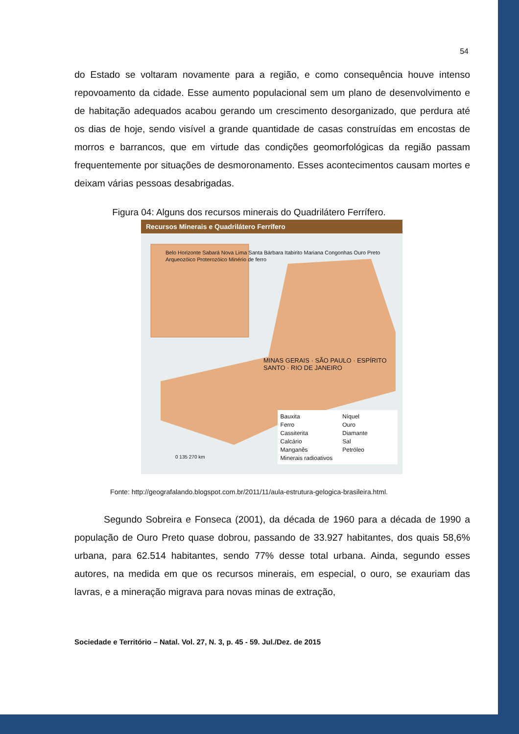54
do Estado se voltaram novamente para a região, e como consequência houve intenso repovoamento da cidade. Esse aumento populacional sem um plano de desenvolvimento e de habitação adequados acabou gerando um crescimento desorganizado, que perdura até os dias de hoje, sendo visível a grande quantidade de casas construídas em encostas de morros e barrancos, que em virtude das condições geomorfológicas da região passam frequentemente por situações de desmoronamento. Esses acontecimentos causam mortes e deixam várias pessoas desabrigadas.
Figura 04: Alguns dos recursos minerais do Quadrilátero Ferrífero.
Recursos Minerais e Quadrilátero Ferrífero
Belo Horizonte Sabará Nova Lima Santa Bárbara Itabirito Mariana Congonhas Ouro Preto
Arqueozóico Proterozóico Minério de ferro
MINAS GERAIS · SÃO PAULO · ESPÍRITO SANTO · RIO DE JANEIRO
0 135 270 km
Bauxita Níquel Ferro Ouro Cassiterita Diamante Calcário Sal Manganês Petróleo Minerais radioativos
Fonte: http://geografalando.blogspot.com.br/2011/11/aula-estrutura-gelogica-brasileira.html.
Segundo Sobreira e Fonseca (2001), da década de 1960 para a década de 1990 a população de Ouro Preto quase dobrou, passando de 33.927 habitantes, dos quais 58,6% urbana, para 62.514 habitantes, sendo 77% desse total urbana. Ainda, segundo esses autores, na medida em que os recursos minerais, em especial, o ouro, se exauriam das lavras, e a mineração migrava para novas minas de extração,
Sociedade e Território – Natal. Vol. 27, N. 3, p. 45 - 59. Jul./Dez. de 2015